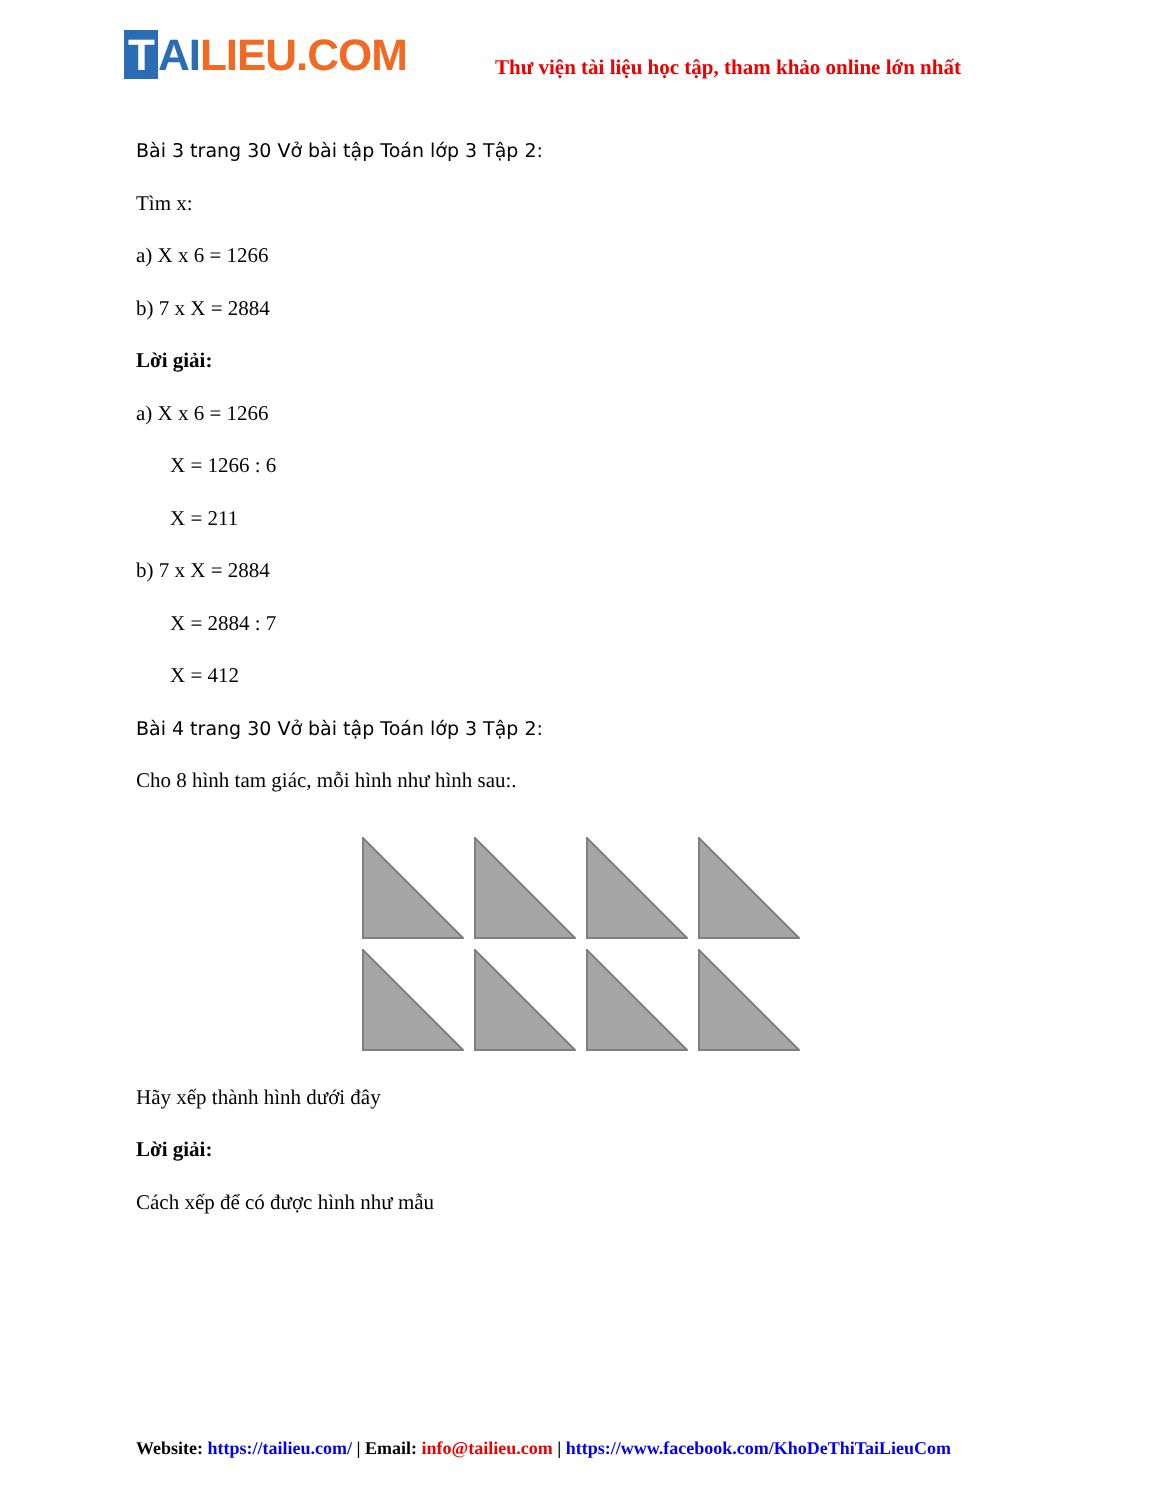T AI LIEU.COM
Thư viện tài liệu học tập, tham khảo online lớn nhất
Bài 3 trang 30 Vở bài tập Toán lớp 3 Tập 2:
Tìm x:
a) X x 6 = 1266
b) 7 x X = 2884
Lời giải:
a) X x 6 = 1266
X = 1266 : 6
X = 211
b) 7 x X = 2884
X = 2884 : 7
X = 412
Bài 4 trang 30 Vở bài tập Toán lớp 3 Tập 2:
Cho 8 hình tam giác, mỗi hình như hình sau:.
Hãy xếp thành hình dưới đây
Lời giải:
Cách xếp để có được hình như mẫu
Website: https://tailieu.com/ | Email: info@tailieu.com | https://www.facebook.com/KhoDeThiTaiLieuCom